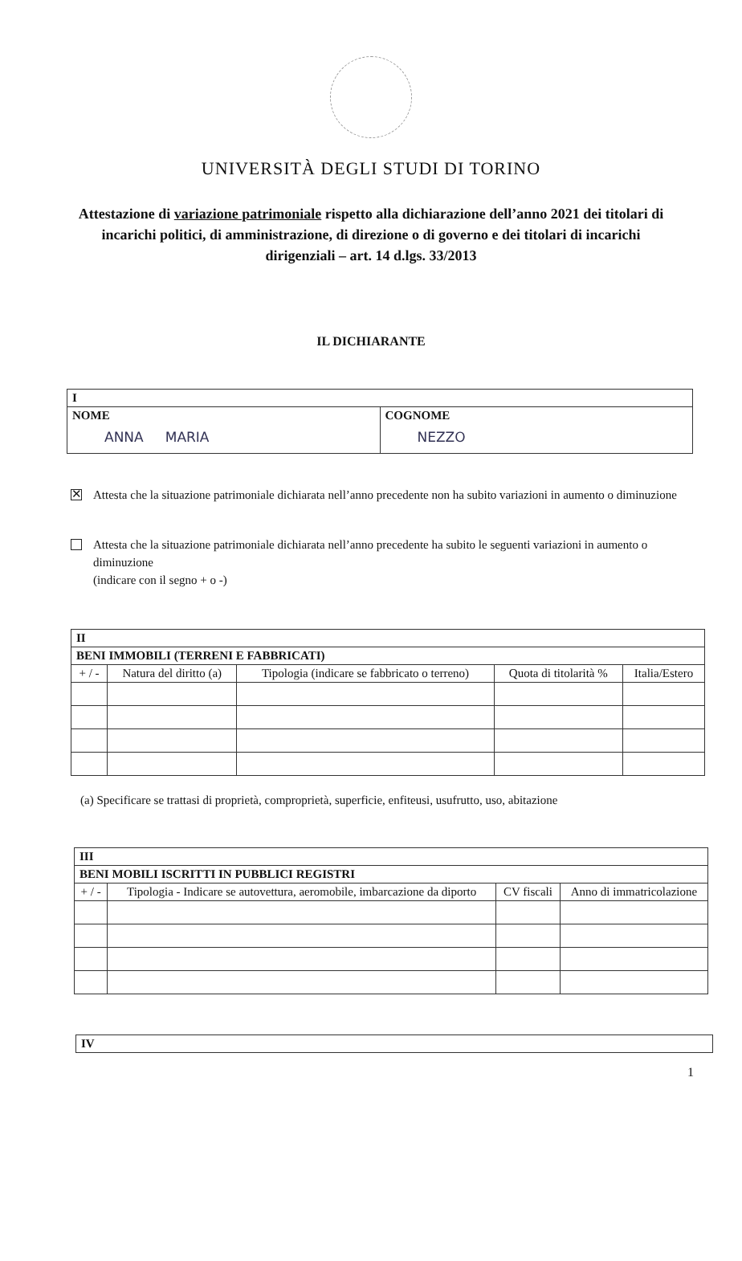UNIVERSITÀ DEGLI STUDI DI TORINO
Attestazione di variazione patrimoniale rispetto alla dichiarazione dell’anno 2021 dei titolari di incarichi politici, di amministrazione, di direzione o di governo e dei titolari di incarichi dirigenziali – art. 14 d.lgs. 33/2013
IL DICHIARANTE
| I | |
| NOME ANNA MARIA | COGNOME NEZZO |
✕
Attesta che la situazione patrimoniale dichiarata nell’anno precedente non ha subito variazioni in aumento o diminuzione
Attesta che la situazione patrimoniale dichiarata nell’anno precedente ha subito le seguenti variazioni in aumento o diminuzione
(indicare con il segno + o -)
| II | | | | |
| BENI IMMOBILI (TERRENI E FABBRICATI) | | | | |
| + / - | Natura del diritto (a) | Tipologia (indicare se fabbricato o terreno) | Quota di titolarità % | Italia/Estero |
(a) Specificare se trattasi di proprietà, comproprietà, superficie, enfiteusi, usufrutto, uso, abitazione
| III | | | |
| BENI MOBILI ISCRITTI IN PUBBLICI REGISTRI | | | |
| + / - | Tipologia - Indicare se autovettura, aeromobile, imbarcazione da diporto | CV fiscali | Anno di immatricolazione |
| IV |
1